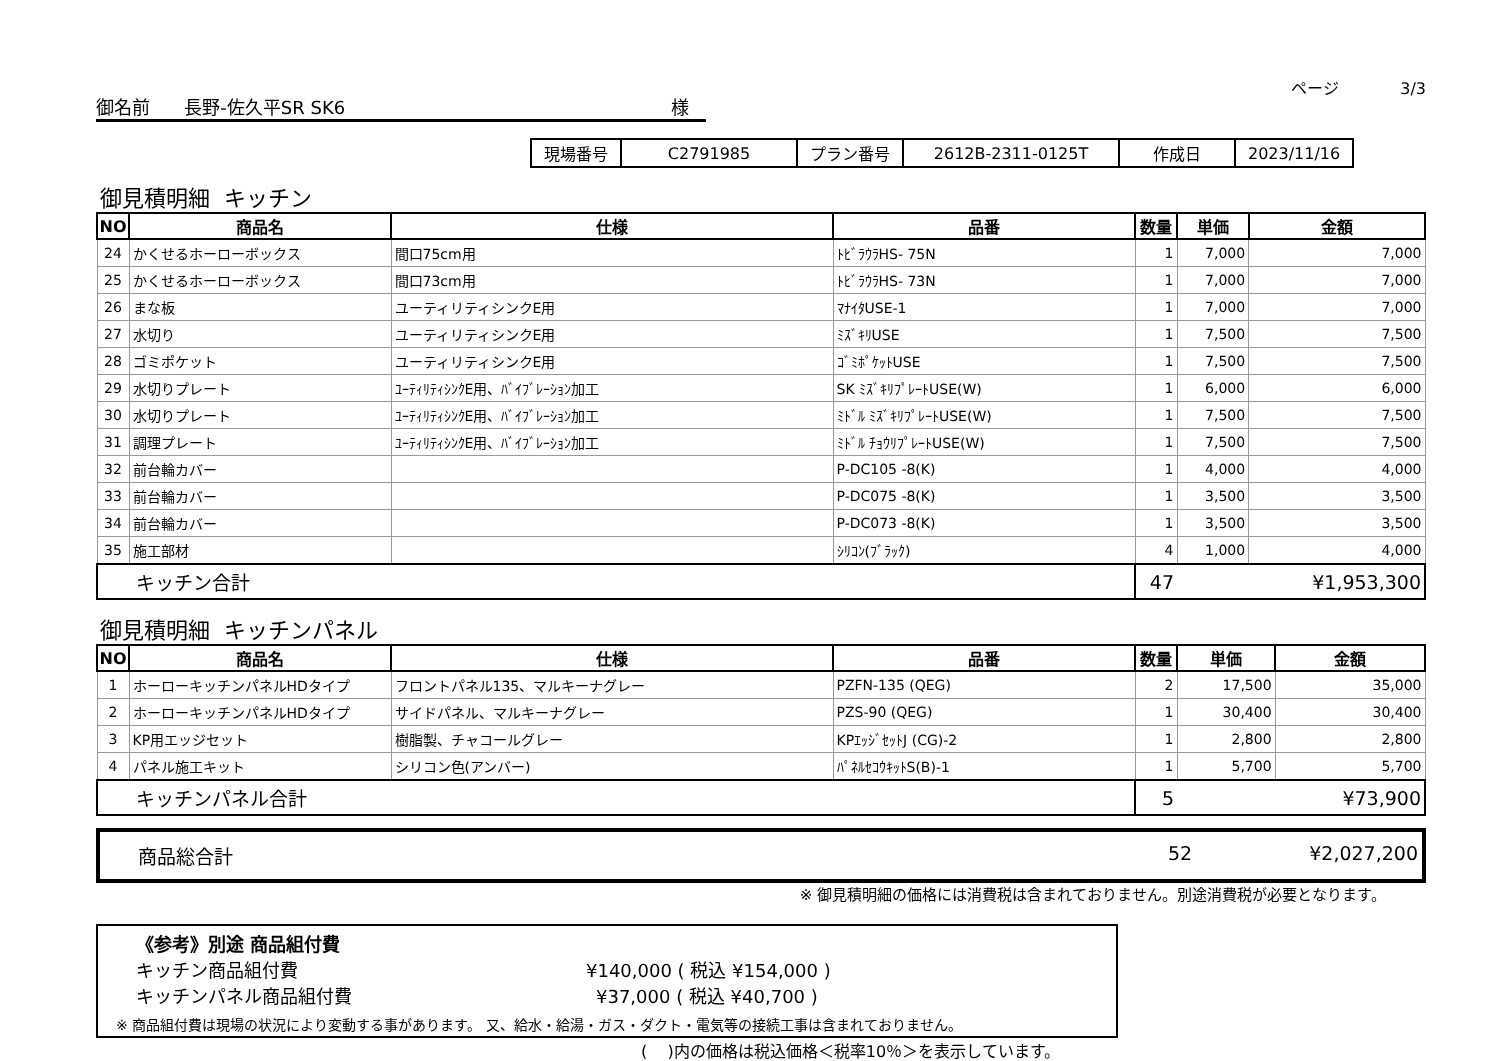ページ 3/3
御名前 長野-佐久平SR SK6 様
| 現場番号 | C2791985 | プラン番号 | 2612B-2311-0125T | 作成日 | 2023/11/16 |
御見積明細 キッチン
| NO | 商品名 | 仕様 | 品番 | 数量 | 単価 | 金額 |
| --- | --- | --- | --- | --- | --- | --- |
| 24 | かくせるホーローボックス | 間口75cm用 | ﾄﾋﾞﾗｳﾗHS- 75N | 1 | 7,000 | 7,000 |
| 25 | かくせるホーローボックス | 間口73cm用 | ﾄﾋﾞﾗｳﾗHS- 73N | 1 | 7,000 | 7,000 |
| 26 | まな板 | ユーティリティシンクE用 | ﾏﾅｲﾀUSE-1 | 1 | 7,000 | 7,000 |
| 27 | 水切り | ユーティリティシンクE用 | ﾐｽﾞｷﾘUSE | 1 | 7,500 | 7,500 |
| 28 | ゴミポケット | ユーティリティシンクE用 | ｺﾞﾐﾎﾟｹｯﾄUSE | 1 | 7,500 | 7,500 |
| 29 | 水切りプレート | ﾕｰﾃｨﾘﾃｨｼﾝｸE用、ﾊﾞｲﾌﾞﾚｰｼｮﾝ加工 | SK ﾐｽﾞｷﾘﾌﾟﾚｰﾄUSE(W) | 1 | 6,000 | 6,000 |
| 30 | 水切りプレート | ﾕｰﾃｨﾘﾃｨｼﾝｸE用、ﾊﾞｲﾌﾞﾚｰｼｮﾝ加工 | ﾐﾄﾞﾙ ﾐｽﾞｷﾘﾌﾟﾚｰﾄUSE(W) | 1 | 7,500 | 7,500 |
| 31 | 調理プレート | ﾕｰﾃｨﾘﾃｨｼﾝｸE用、ﾊﾞｲﾌﾞﾚｰｼｮﾝ加工 | ﾐﾄﾞﾙ ﾁｮｳﾘﾌﾟﾚｰﾄUSE(W) | 1 | 7,500 | 7,500 |
| 32 | 前台輪カバー | | P-DC105 -8(K) | 1 | 4,000 | 4,000 |
| 33 | 前台輪カバー | | P-DC075 -8(K) | 1 | 3,500 | 3,500 |
| 34 | 前台輪カバー | | P-DC073 -8(K) | 1 | 3,500 | 3,500 |
| 35 | 施工部材 | | ｼﾘｺﾝ(ﾌﾞﾗｯｸ) | 4 | 1,000 | 4,000 |
| キッチン合計 | | | | 47 | | ¥1,953,300 |
御見積明細 キッチンパネル
| NO | 商品名 | 仕様 | 品番 | 数量 | 単価 | 金額 |
| --- | --- | --- | --- | --- | --- | --- |
| 1 | ホーローキッチンパネルHDタイプ | フロントパネル135、マルキーナグレー | PZFN-135 (QEG) | 2 | 17,500 | 35,000 |
| 2 | ホーローキッチンパネルHDタイプ | サイドパネル、マルキーナグレー | PZS-90 (QEG) | 1 | 30,400 | 30,400 |
| 3 | KP用エッジセット | 樹脂製、チャコールグレー | KPｴｯｼﾞｾｯﾄJ (CG)-2 | 1 | 2,800 | 2,800 |
| 4 | パネル施工キット | シリコン色(アンバー) | ﾊﾟﾈﾙｾｺｳｷｯﾄS(B)-1 | 1 | 5,700 | 5,700 |
| キッチンパネル合計 | | | | 5 | | ¥73,900 |
商品総合計 52 ¥2,027,200
※ 御見積明細の価格には消費税は含まれておりません。別途消費税が必要となります。
《参考》別途 商品組付費
キッチン商品組付費 ¥140,000 ( 税込 ¥154,000 )
キッチンパネル商品組付費 ¥37,000 ( 税込 ¥40,700 )
※ 商品組付費は現場の状況により変動する事があります。 又、給水・給湯・ガス・ダクト・電気等の接続工事は含まれておりません。
( )内の価格は税込価格＜税率10％＞を表示しています。